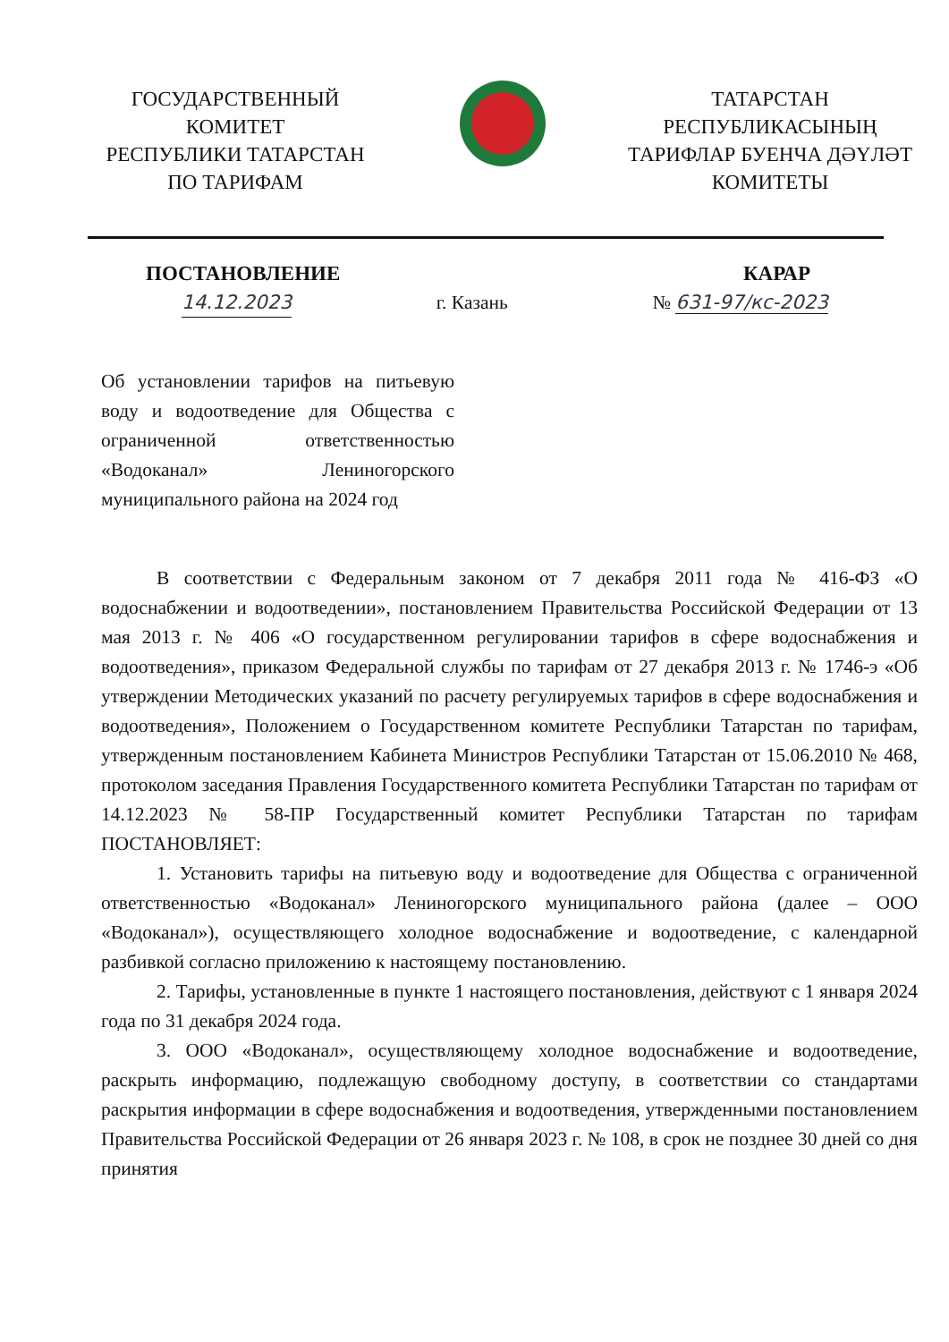ГОСУДАРСТВЕННЫЙ
КОМИТЕТ
РЕСПУБЛИКИ ТАТАРСТАН
ПО ТАРИФАМ
ТАТАРСТАН
РЕСПУБЛИКАСЫНЫҢ
ТАРИФЛАР БУЕНЧА ДӘҮЛӘТ
КОМИТЕТЫ
ПОСТАНОВЛЕНИЕ КАРАР
14.12.2023 г. Казань № 631-97/кс-2023
Об установлении тарифов на питьевую воду и водоотведение для Общества с ограниченной ответственностью «Водоканал» Лениногорского муниципального района на 2024 год
В соответствии с Федеральным законом от 7 декабря 2011 года № 416-ФЗ «О водоснабжении и водоотведении», постановлением Правительства Российской Федерации от 13 мая 2013 г. № 406 «О государственном регулировании тарифов в сфере водоснабжения и водоотведения», приказом Федеральной службы по тарифам от 27 декабря 2013 г. № 1746-э «Об утверждении Методических указаний по расчету регулируемых тарифов в сфере водоснабжения и водоотведения», Положением о Государственном комитете Республики Татарстан по тарифам, утвержденным постановлением Кабинета Министров Республики Татарстан от 15.06.2010 № 468, протоколом заседания Правления Государственного комитета Республики Татарстан по тарифам от 14.12.2023 № 58-ПР Государственный комитет Республики Татарстан по тарифам ПОСТАНОВЛЯЕТ:
1. Установить тарифы на питьевую воду и водоотведение для Общества с ограниченной ответственностью «Водоканал» Лениногорского муниципального района (далее – ООО «Водоканал»), осуществляющего холодное водоснабжение и водоотведение, с календарной разбивкой согласно приложению к настоящему постановлению.
2. Тарифы, установленные в пункте 1 настоящего постановления, действуют с 1 января 2024 года по 31 декабря 2024 года.
3. ООО «Водоканал», осуществляющему холодное водоснабжение и водоотведение, раскрыть информацию, подлежащую свободному доступу, в соответствии со стандартами раскрытия информации в сфере водоснабжения и водоотведения, утвержденными постановлением Правительства Российской Федерации от 26 января 2023 г. № 108, в срок не позднее 30 дней со дня принятия